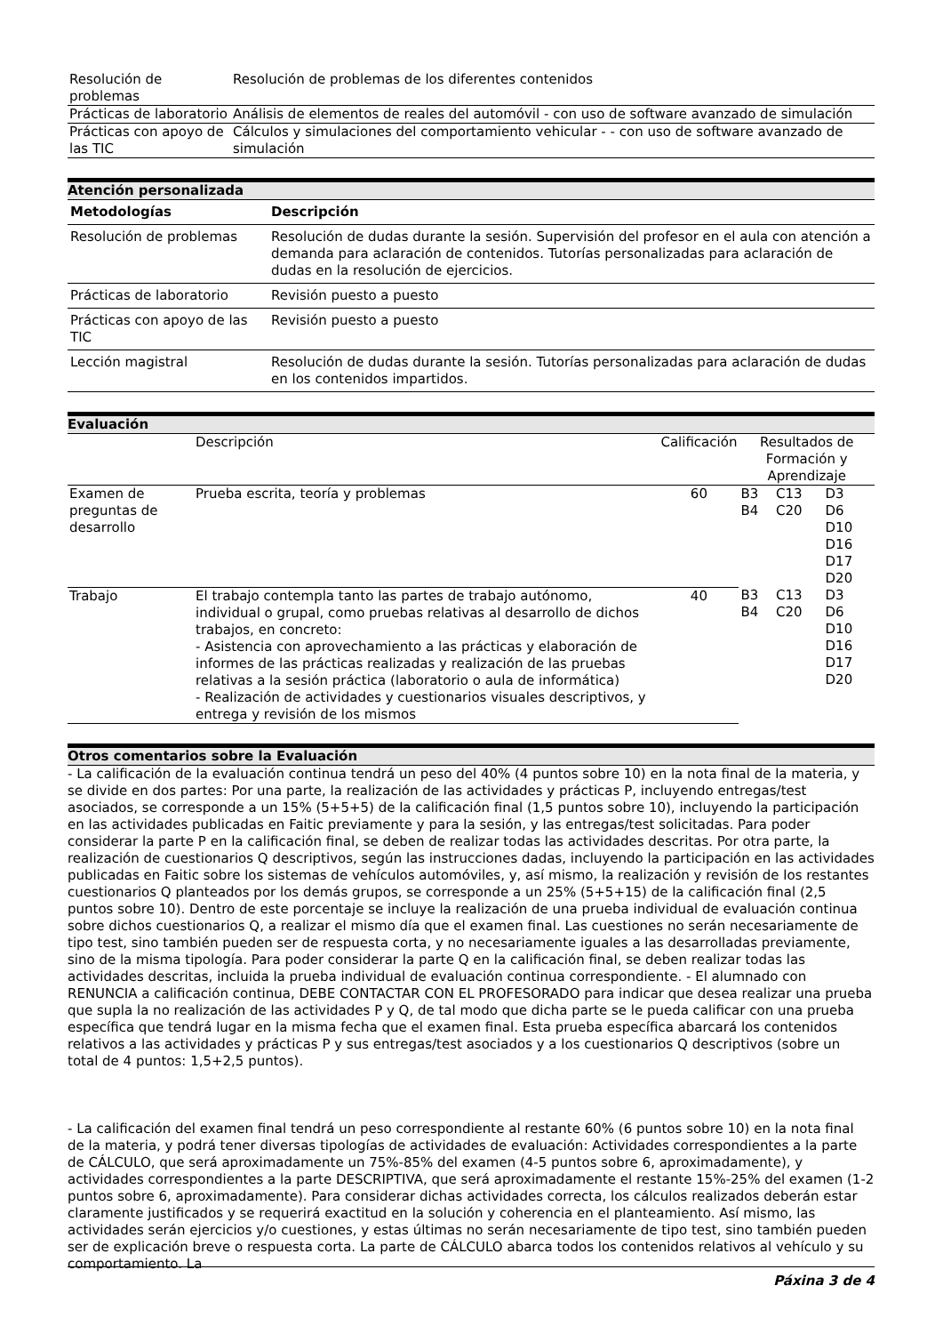| Resolución de problemas | Resolución de problemas de los diferentes contenidos |
| Prácticas de laboratorio | Análisis de elementos de reales del automóvil - con uso de software avanzado de simulación |
| Prácticas con apoyo de las TIC | Cálculos y simulaciones del comportamiento vehicular - - con uso de software avanzado de simulación |
Atención personalizada
| Metodologías | Descripción |
| --- | --- |
| Resolución de problemas | Resolución de dudas durante la sesión. Supervisión del profesor en el aula con atención a demanda para aclaración de contenidos. Tutorías personalizadas para aclaración de dudas en la resolución de ejercicios. |
| Prácticas de laboratorio | Revisión puesto a puesto |
| Prácticas con apoyo de las TIC | Revisión puesto a puesto |
| Lección magistral | Resolución de dudas durante la sesión. Tutorías personalizadas para aclaración de dudas en los contenidos impartidos. |
Evaluación
| | Descripción | Calificación | Resultados de Formación y Aprendizaje | | |
| Examen de preguntas de desarrollo | Prueba escrita, teoría y problemas | 60 | B3 B4 | C13 C20 | D3 D6 D10 D16 D17 D20 |
| Trabajo | El trabajo contempla tanto las partes de trabajo autónomo, individual o grupal, como pruebas relativas al desarrollo de dichos trabajos, en concreto: - Asistencia con aprovechamiento a las prácticas y elaboración de informes de las prácticas realizadas y realización de las pruebas relativas a la sesión práctica (laboratorio o aula de informática) - Realización de actividades y cuestionarios visuales descriptivos, y entrega y revisión de los mismos | 40 | B3 B4 | C13 C20 | D3 D6 D10 D16 D17 D20 |
Otros comentarios sobre la Evaluación
- La calificación de la evaluación continua tendrá un peso del 40% (4 puntos sobre 10) en la nota final de la materia, y se divide en dos partes: Por una parte, la realización de las actividades y prácticas P, incluyendo entregas/test asociados, se corresponde a un 15% (5+5+5) de la calificación final (1,5 puntos sobre 10), incluyendo la participación en las actividades publicadas en Faitic previamente y para la sesión, y las entregas/test solicitadas. Para poder considerar la parte P en la calificación final, se deben de realizar todas las actividades descritas. Por otra parte, la realización de cuestionarios Q descriptivos, según las instrucciones dadas, incluyendo la participación en las actividades publicadas en Faitic sobre los sistemas de vehículos automóviles, y, así mismo, la realización y revisión de los restantes cuestionarios Q planteados por los demás grupos, se corresponde a un 25% (5+5+15) de la calificación final (2,5 puntos sobre 10). Dentro de este porcentaje se incluye la realización de una prueba individual de evaluación continua sobre dichos cuestionarios Q, a realizar el mismo día que el examen final. Las cuestiones no serán necesariamente de tipo test, sino también pueden ser de respuesta corta, y no necesariamente iguales a las desarrolladas previamente, sino de la misma tipología. Para poder considerar la parte Q en la calificación final, se deben realizar todas las actividades descritas, incluida la prueba individual de evaluación continua correspondiente. - El alumnado con RENUNCIA a calificación continua, DEBE CONTACTAR CON EL PROFESORADO para indicar que desea realizar una prueba que supla la no realización de las actividades P y Q, de tal modo que dicha parte se le pueda calificar con una prueba específica que tendrá lugar en la misma fecha que el examen final. Esta prueba específica abarcará los contenidos relativos a las actividades y prácticas P y sus entregas/test asociados y a los cuestionarios Q descriptivos (sobre un total de 4 puntos: 1,5+2,5 puntos).
- La calificación del examen final tendrá un peso correspondiente al restante 60% (6 puntos sobre 10) en la nota final de la materia, y podrá tener diversas tipologías de actividades de evaluación: Actividades correspondientes a la parte de CÁLCULO, que será aproximadamente un 75%-85% del examen (4-5 puntos sobre 6, aproximadamente), y actividades correspondientes a la parte DESCRIPTIVA, que será aproximadamente el restante 15%-25% del examen (1-2 puntos sobre 6, aproximadamente). Para considerar dichas actividades correcta, los cálculos realizados deberán estar claramente justificados y se requerirá exactitud en la solución y coherencia en el planteamiento. Así mismo, las actividades serán ejercicios y/o cuestiones, y estas últimas no serán necesariamente de tipo test, sino también pueden ser de explicación breve o respuesta corta. La parte de CÁLCULO abarca todos los contenidos relativos al vehículo y su comportamiento. La
Páxina 3 de 4